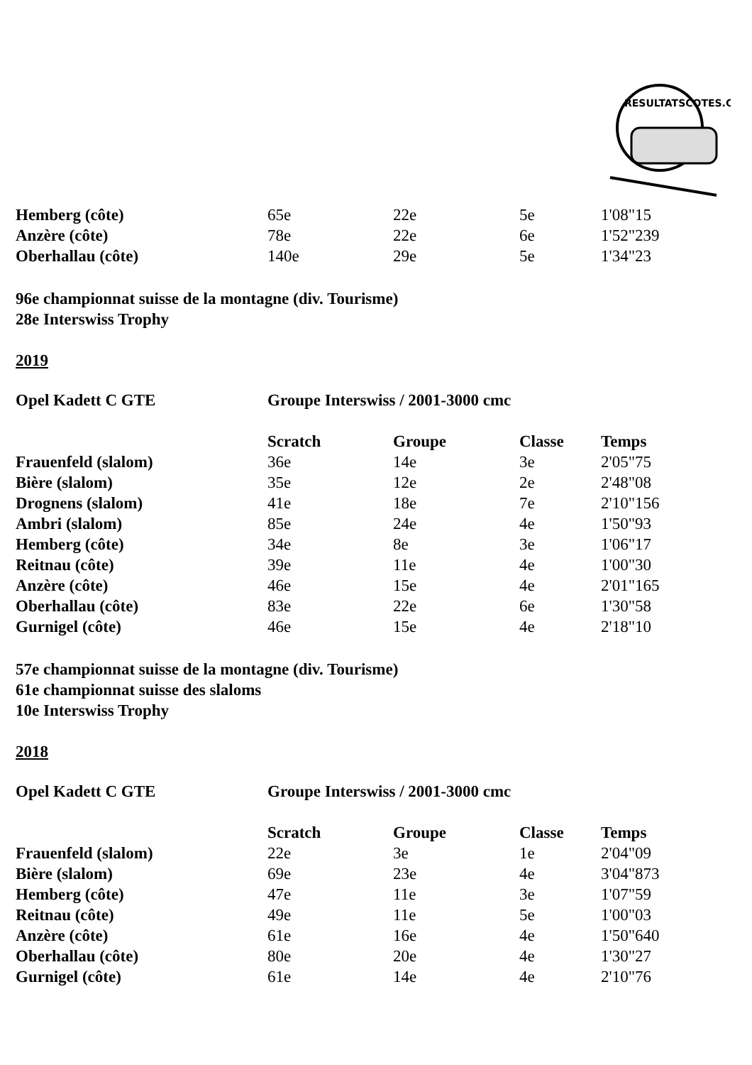RESULTATSCOTES.CH
| Hemberg (côte) | 65e | 22e | 5e | 1'08"15 |
| Anzère (côte) | 78e | 22e | 6e | 1'52"239 |
| Oberhallau (côte) | 140e | 29e | 5e | 1'34"23 |
96e championnat suisse de la montagne (div. Tourisme)
28e Interswiss Trophy
2019
| Opel Kadett C GTE | Groupe Interswiss / 2001-3000 cmc |
| | Scratch | Groupe | Classe | Temps |
| --- | --- | --- | --- | --- |
| Frauenfeld (slalom) | 36e | 14e | 3e | 2'05"75 |
| Bière (slalom) | 35e | 12e | 2e | 2'48"08 |
| Drognens (slalom) | 41e | 18e | 7e | 2'10"156 |
| Ambri (slalom) | 85e | 24e | 4e | 1'50"93 |
| Hemberg (côte) | 34e | 8e | 3e | 1'06"17 |
| Reitnau (côte) | 39e | 11e | 4e | 1'00"30 |
| Anzère (côte) | 46e | 15e | 4e | 2'01"165 |
| Oberhallau (côte) | 83e | 22e | 6e | 1'30"58 |
| Gurnigel (côte) | 46e | 15e | 4e | 2'18"10 |
57e championnat suisse de la montagne (div. Tourisme)
61e championnat suisse des slaloms
10e Interswiss Trophy
2018
| Opel Kadett C GTE | Groupe Interswiss / 2001-3000 cmc |
| | Scratch | Groupe | Classe | Temps |
| --- | --- | --- | --- | --- |
| Frauenfeld (slalom) | 22e | 3e | 1e | 2'04"09 |
| Bière (slalom) | 69e | 23e | 4e | 3'04"873 |
| Hemberg (côte) | 47e | 11e | 3e | 1'07"59 |
| Reitnau (côte) | 49e | 11e | 5e | 1'00"03 |
| Anzère (côte) | 61e | 16e | 4e | 1'50"640 |
| Oberhallau (côte) | 80e | 20e | 4e | 1'30"27 |
| Gurnigel (côte) | 61e | 14e | 4e | 2'10"76 |